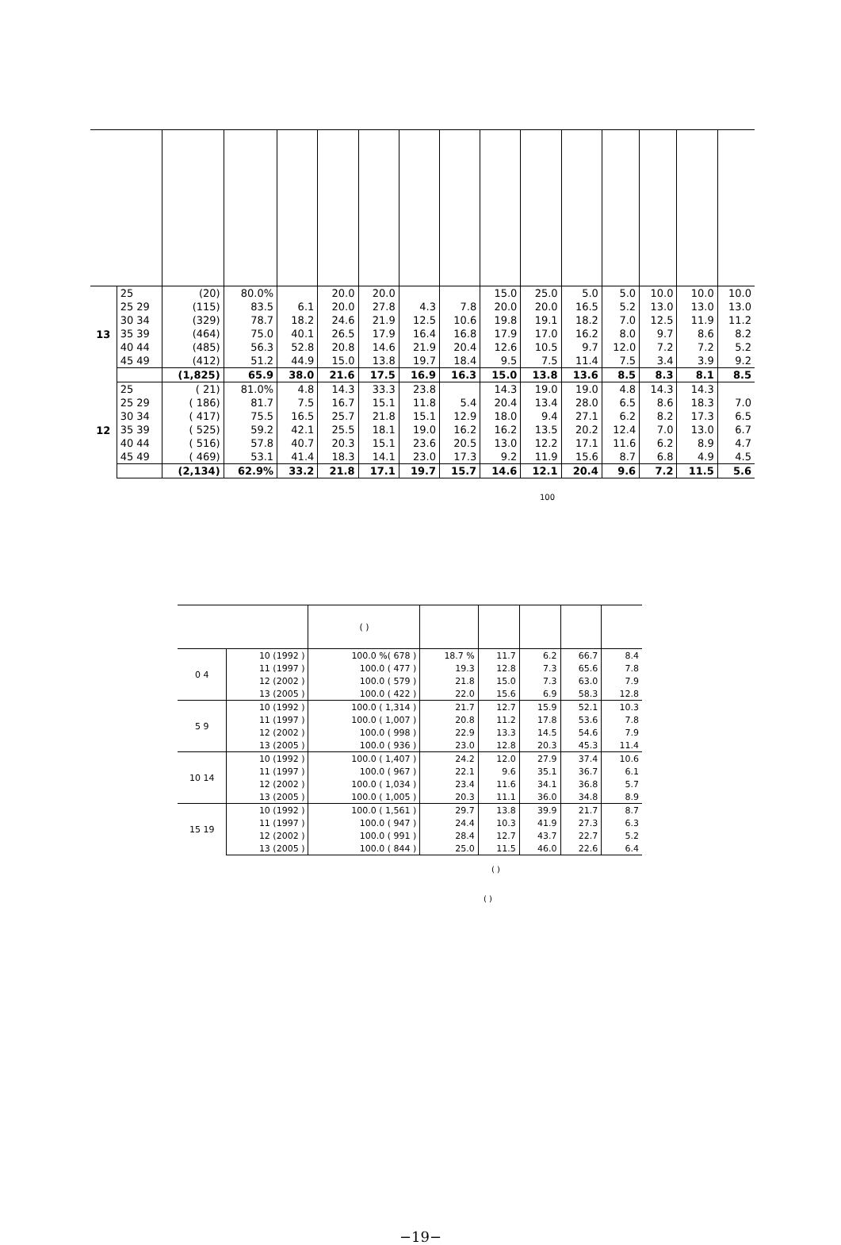| 13 | 25 | (20) | 80.0% | | 20.0 | 20.0 | | | 15.0 | 25.0 | 5.0 | 5.0 | 10.0 | 10.0 | 10.0 |
| | 25 29 | (115) | 83.5 | 6.1 | 20.0 | 27.8 | 4.3 | 7.8 | 20.0 | 20.0 | 16.5 | 5.2 | 13.0 | 13.0 | 13.0 |
| | 30 34 | (329) | 78.7 | 18.2 | 24.6 | 21.9 | 12.5 | 10.6 | 19.8 | 19.1 | 18.2 | 7.0 | 12.5 | 11.9 | 11.2 |
| | 35 39 | (464) | 75.0 | 40.1 | 26.5 | 17.9 | 16.4 | 16.8 | 17.9 | 17.0 | 16.2 | 8.0 | 9.7 | 8.6 | 8.2 |
| | 40 44 | (485) | 56.3 | 52.8 | 20.8 | 14.6 | 21.9 | 20.4 | 12.6 | 10.5 | 9.7 | 12.0 | 7.2 | 7.2 | 5.2 |
| | 45 49 | (412) | 51.2 | 44.9 | 15.0 | 13.8 | 19.7 | 18.4 | 9.5 | 7.5 | 11.4 | 7.5 | 3.4 | 3.9 | 9.2 |
| | | (1,825) | 65.9 | 38.0 | 21.6 | 17.5 | 16.9 | 16.3 | 15.0 | 13.8 | 13.6 | 8.5 | 8.3 | 8.1 | 8.5 |
| 12 | 25 | ( 21) | 81.0% | 4.8 | 14.3 | 33.3 | 23.8 | | 14.3 | 19.0 | 19.0 | 4.8 | 14.3 | 14.3 | |
| | 25 29 | ( 186) | 81.7 | 7.5 | 16.7 | 15.1 | 11.8 | 5.4 | 20.4 | 13.4 | 28.0 | 6.5 | 8.6 | 18.3 | 7.0 |
| | 30 34 | ( 417) | 75.5 | 16.5 | 25.7 | 21.8 | 15.1 | 12.9 | 18.0 | 9.4 | 27.1 | 6.2 | 8.2 | 17.3 | 6.5 |
| | 35 39 | ( 525) | 59.2 | 42.1 | 25.5 | 18.1 | 19.0 | 16.2 | 16.2 | 13.5 | 20.2 | 12.4 | 7.0 | 13.0 | 6.7 |
| | 40 44 | ( 516) | 57.8 | 40.7 | 20.3 | 15.1 | 23.6 | 20.5 | 13.0 | 12.2 | 17.1 | 11.6 | 6.2 | 8.9 | 4.7 |
| | 45 49 | ( 469) | 53.1 | 41.4 | 18.3 | 14.1 | 23.0 | 17.3 | 9.2 | 11.9 | 15.6 | 8.7 | 6.8 | 4.9 | 4.5 |
| | | (2,134) | 62.9% | 33.2 | 21.8 | 17.1 | 19.7 | 15.7 | 14.6 | 12.1 | 20.4 | 9.6 | 7.2 | 11.5 | 5.6 |
100
| | | ( ) | | | | | |
| 0 4 | 10 (1992 ) | 100.0 %( 678 ) | 18.7 % | 11.7 | 6.2 | 66.7 | 8.4 |
| | 11 (1997 ) | 100.0 ( 477 ) | 19.3 | 12.8 | 7.3 | 65.6 | 7.8 |
| | 12 (2002 ) | 100.0 ( 579 ) | 21.8 | 15.0 | 7.3 | 63.0 | 7.9 |
| | 13 (2005 ) | 100.0 ( 422 ) | 22.0 | 15.6 | 6.9 | 58.3 | 12.8 |
| 5 9 | 10 (1992 ) | 100.0 ( 1,314 ) | 21.7 | 12.7 | 15.9 | 52.1 | 10.3 |
| | 11 (1997 ) | 100.0 ( 1,007 ) | 20.8 | 11.2 | 17.8 | 53.6 | 7.8 |
| | 12 (2002 ) | 100.0 ( 998 ) | 22.9 | 13.3 | 14.5 | 54.6 | 7.9 |
| | 13 (2005 ) | 100.0 ( 936 ) | 23.0 | 12.8 | 20.3 | 45.3 | 11.4 |
| 10 14 | 10 (1992 ) | 100.0 ( 1,407 ) | 24.2 | 12.0 | 27.9 | 37.4 | 10.6 |
| | 11 (1997 ) | 100.0 ( 967 ) | 22.1 | 9.6 | 35.1 | 36.7 | 6.1 |
| | 12 (2002 ) | 100.0 ( 1,034 ) | 23.4 | 11.6 | 34.1 | 36.8 | 5.7 |
| | 13 (2005 ) | 100.0 ( 1,005 ) | 20.3 | 11.1 | 36.0 | 34.8 | 8.9 |
| 15 19 | 10 (1992 ) | 100.0 ( 1,561 ) | 29.7 | 13.8 | 39.9 | 21.7 | 8.7 |
| | 11 (1997 ) | 100.0 ( 947 ) | 24.4 | 10.3 | 41.9 | 27.3 | 6.3 |
| | 12 (2002 ) | 100.0 ( 991 ) | 28.4 | 12.7 | 43.7 | 22.7 | 5.2 |
| | 13 (2005 ) | 100.0 ( 844 ) | 25.0 | 11.5 | 46.0 | 22.6 | 6.4 |
( )
( )
−19−